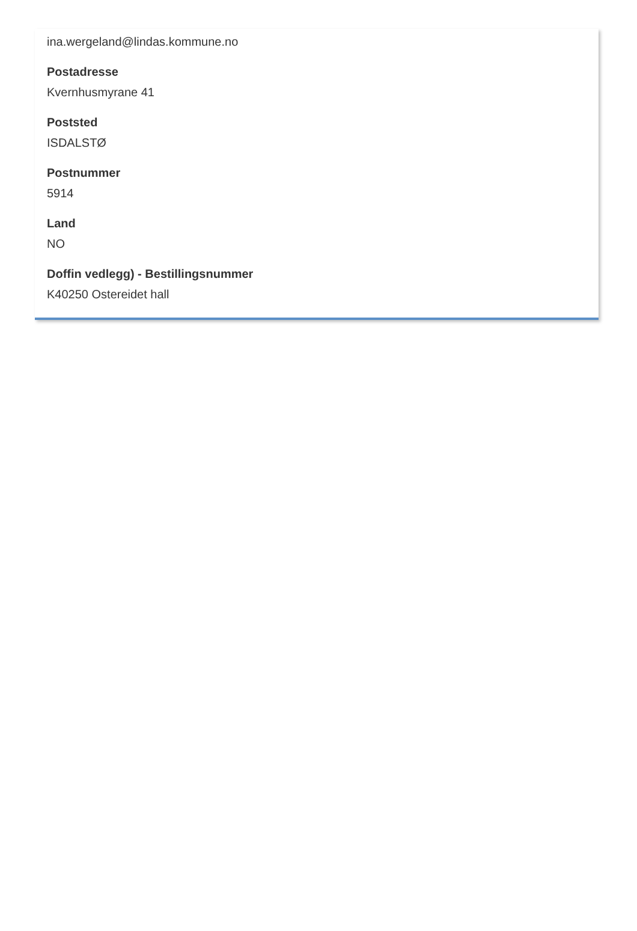ina.wergeland@lindas.kommune.no
Postadresse
Kvernhusmyrane 41
Poststed
ISDALSTØ
Postnummer
5914
Land
NO
Doffin vedlegg) - Bestillingsnummer
K40250 Ostereidet hall